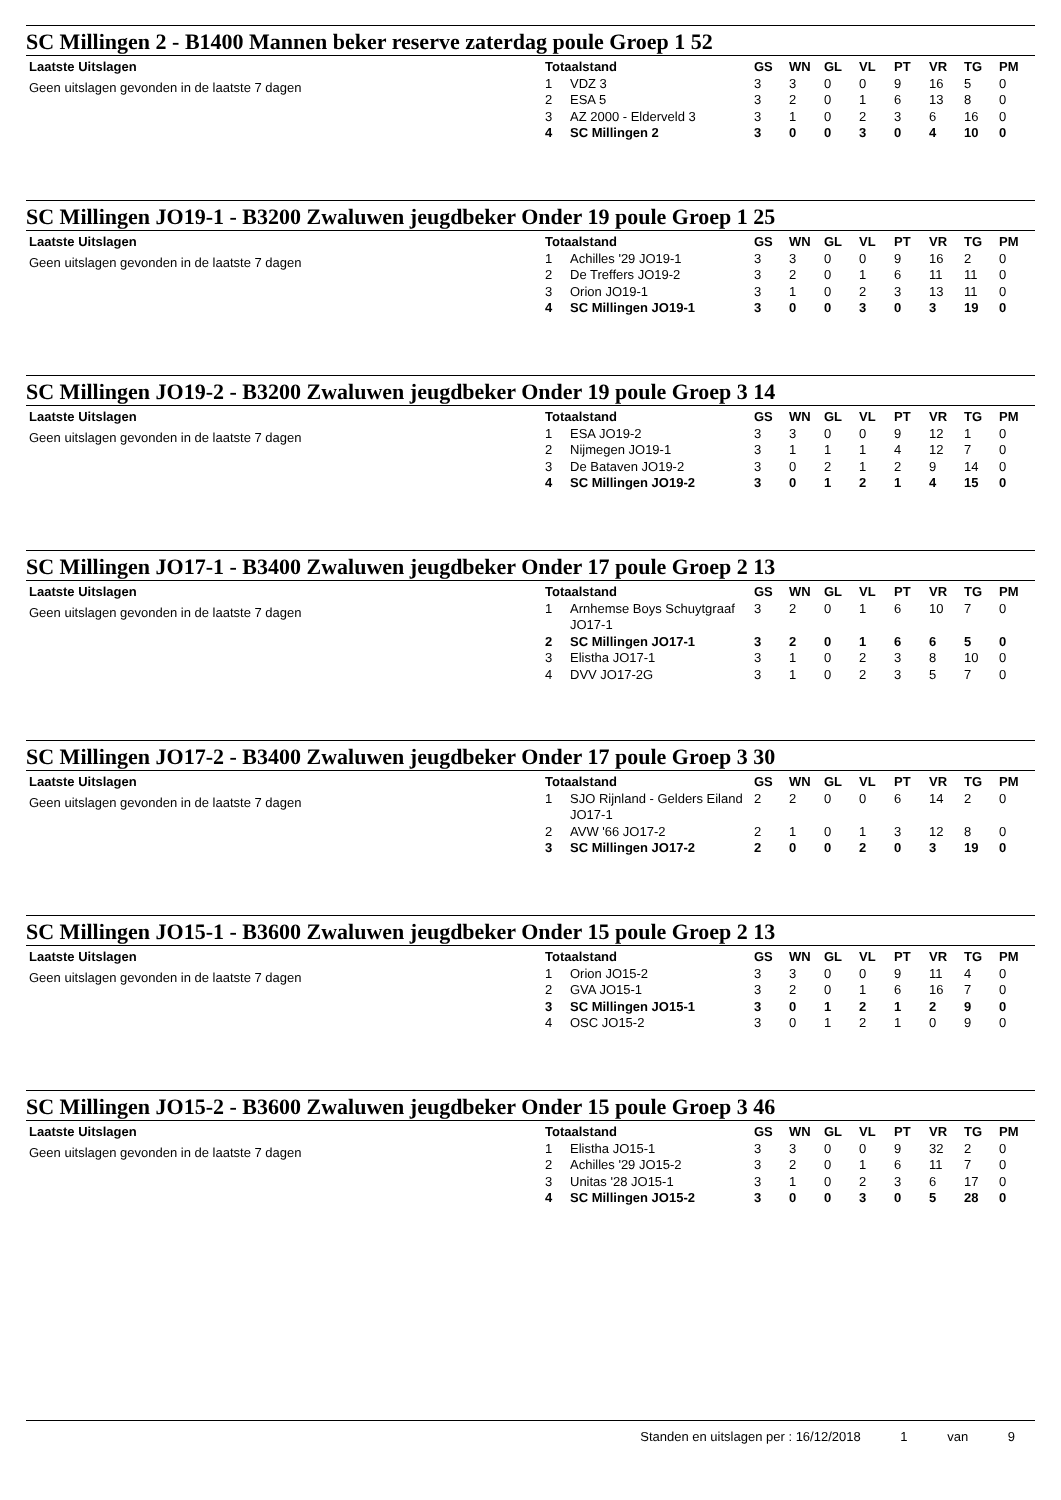SC Millingen 2 - B1400 Mannen beker reserve zaterdag poule Groep 1 52
Laatste Uitslagen
Geen uitslagen gevonden in de laatste 7 dagen
| Totaalstand | | GS | WN | GL | VL | PT | VR | TG | PM |
| --- | --- | --- | --- | --- | --- | --- | --- | --- | --- |
| 1 | VDZ 3 | 3 | 3 | 0 | 0 | 9 | 16 | 5 | 0 |
| 2 | ESA 5 | 3 | 2 | 0 | 1 | 6 | 13 | 8 | 0 |
| 3 | AZ 2000 - Elderveld 3 | 3 | 1 | 0 | 2 | 3 | 6 | 16 | 0 |
| 4 | SC Millingen 2 | 3 | 0 | 0 | 3 | 0 | 4 | 10 | 0 |
SC Millingen JO19-1 - B3200 Zwaluwen jeugdbeker Onder 19 poule Groep 1 25
Laatste Uitslagen
Geen uitslagen gevonden in de laatste 7 dagen
| Totaalstand | | GS | WN | GL | VL | PT | VR | TG | PM |
| --- | --- | --- | --- | --- | --- | --- | --- | --- | --- |
| 1 | Achilles '29 JO19-1 | 3 | 3 | 0 | 0 | 9 | 16 | 2 | 0 |
| 2 | De Treffers JO19-2 | 3 | 2 | 0 | 1 | 6 | 11 | 11 | 0 |
| 3 | Orion JO19-1 | 3 | 1 | 0 | 2 | 3 | 13 | 11 | 0 |
| 4 | SC Millingen JO19-1 | 3 | 0 | 0 | 3 | 0 | 3 | 19 | 0 |
SC Millingen JO19-2 - B3200 Zwaluwen jeugdbeker Onder 19 poule Groep 3 14
Laatste Uitslagen
Geen uitslagen gevonden in de laatste 7 dagen
| Totaalstand | | GS | WN | GL | VL | PT | VR | TG | PM |
| --- | --- | --- | --- | --- | --- | --- | --- | --- | --- |
| 1 | ESA JO19-2 | 3 | 3 | 0 | 0 | 9 | 12 | 1 | 0 |
| 2 | Nijmegen JO19-1 | 3 | 1 | 1 | 1 | 4 | 12 | 7 | 0 |
| 3 | De Bataven JO19-2 | 3 | 0 | 2 | 1 | 2 | 9 | 14 | 0 |
| 4 | SC Millingen JO19-2 | 3 | 0 | 1 | 2 | 1 | 4 | 15 | 0 |
SC Millingen JO17-1 - B3400 Zwaluwen jeugdbeker Onder 17 poule Groep 2 13
Laatste Uitslagen
Geen uitslagen gevonden in de laatste 7 dagen
| Totaalstand | | GS | WN | GL | VL | PT | VR | TG | PM |
| --- | --- | --- | --- | --- | --- | --- | --- | --- | --- |
| 1 | Arnhemse Boys Schuytgraaf JO17-1 | 3 | 2 | 0 | 1 | 6 | 10 | 7 | 0 |
| 2 | SC Millingen JO17-1 | 3 | 2 | 0 | 1 | 6 | 6 | 5 | 0 |
| 3 | Elistha JO17-1 | 3 | 1 | 0 | 2 | 3 | 8 | 10 | 0 |
| 4 | DVV JO17-2G | 3 | 1 | 0 | 2 | 3 | 5 | 7 | 0 |
SC Millingen JO17-2 - B3400 Zwaluwen jeugdbeker Onder 17 poule Groep 3 30
Laatste Uitslagen
Geen uitslagen gevonden in de laatste 7 dagen
| Totaalstand | | GS | WN | GL | VL | PT | VR | TG | PM |
| --- | --- | --- | --- | --- | --- | --- | --- | --- | --- |
| 1 | SJO Rijnland - Gelders Eiland JO17-1 | 2 | 2 | 0 | 0 | 6 | 14 | 2 | 0 |
| 2 | AVW '66 JO17-2 | 2 | 1 | 0 | 1 | 3 | 12 | 8 | 0 |
| 3 | SC Millingen JO17-2 | 2 | 0 | 0 | 2 | 0 | 3 | 19 | 0 |
SC Millingen JO15-1 - B3600 Zwaluwen jeugdbeker Onder 15 poule Groep 2 13
Laatste Uitslagen
Geen uitslagen gevonden in de laatste 7 dagen
| Totaalstand | | GS | WN | GL | VL | PT | VR | TG | PM |
| --- | --- | --- | --- | --- | --- | --- | --- | --- | --- |
| 1 | Orion JO15-2 | 3 | 3 | 0 | 0 | 9 | 11 | 4 | 0 |
| 2 | GVA JO15-1 | 3 | 2 | 0 | 1 | 6 | 16 | 7 | 0 |
| 3 | SC Millingen JO15-1 | 3 | 0 | 1 | 2 | 1 | 2 | 9 | 0 |
| 4 | OSC JO15-2 | 3 | 0 | 1 | 2 | 1 | 0 | 9 | 0 |
SC Millingen JO15-2 - B3600 Zwaluwen jeugdbeker Onder 15 poule Groep 3 46
Laatste Uitslagen
Geen uitslagen gevonden in de laatste 7 dagen
| Totaalstand | | GS | WN | GL | VL | PT | VR | TG | PM |
| --- | --- | --- | --- | --- | --- | --- | --- | --- | --- |
| 1 | Elistha JO15-1 | 3 | 3 | 0 | 0 | 9 | 32 | 2 | 0 |
| 2 | Achilles '29 JO15-2 | 3 | 2 | 0 | 1 | 6 | 11 | 7 | 0 |
| 3 | Unitas '28 JO15-1 | 3 | 1 | 0 | 2 | 3 | 6 | 17 | 0 |
| 4 | SC Millingen JO15-2 | 3 | 0 | 0 | 3 | 0 | 5 | 28 | 0 |
Standen en uitslagen per : 16/12/2018 1 van 9